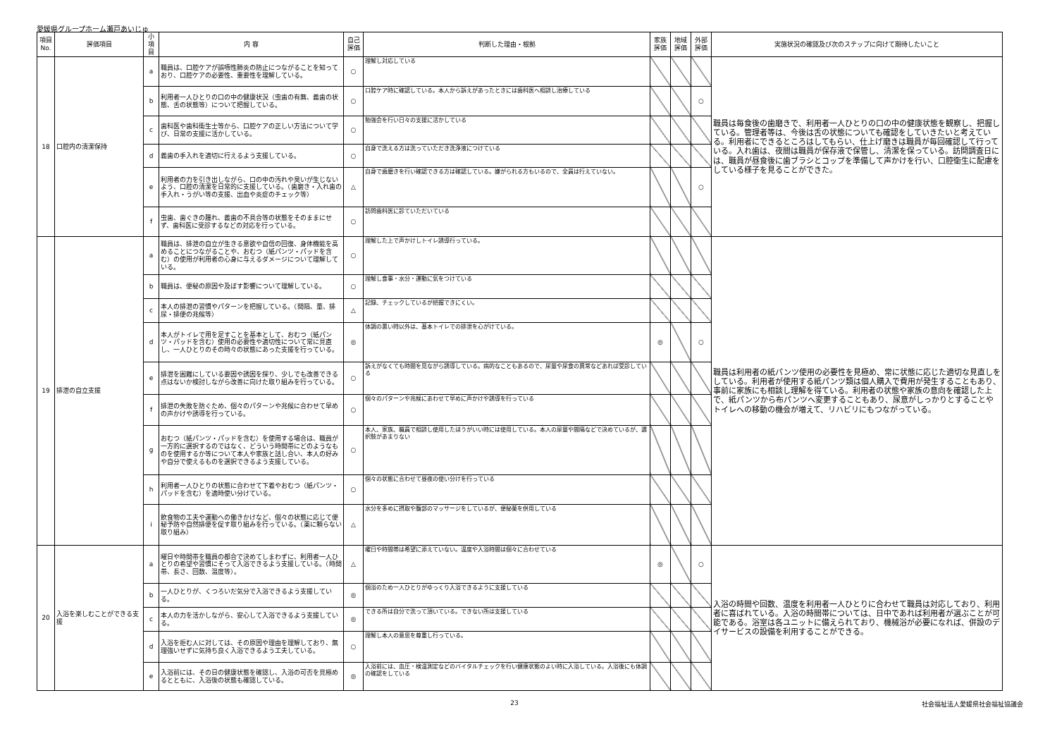愛媛県グループホーム瀬戸あいじゅ
| 項目No. | 評価項目 | 小項目 | 内 容 | 自己評価 | 判断した理由・根拠 | 家族評価 | 地域評価 | 外部評価 | 実施状況の確認及び次のステップに向けて期待したいこと |
| --- | --- | --- | --- | --- | --- | --- | --- | --- | --- |
| 18 | 口腔内の清潔保持 | a | 職員は、口腔ケアが誤嚥性肺炎の防止につながることを知っており、口腔ケアの必要性、重要性を理解している。 | ○ | 理解し対応している | | | | 職員は毎食後の歯磨きで、利用者一人ひとりの口の中の健康状態を観察し、把握している。管理者等は、今後は舌の状態についても確認をしていきたいと考えている。利用者にできるところはしてもらい、仕上げ磨きは職員が毎回確認して行っている。入れ歯は、夜間は職員が保存液で保管し、清潔を保っている。訪問調査日には、職員が昼食後に歯ブラシとコップを準備して声かけを行い、口腔衛生に配慮をしている様子を見ることができた。 |
| | | b | 利用者一人ひとりの口の中の健康状況（虫歯の有無、義歯の状態、舌の状態等）について把握している。 | ○ | 口腔ケア時に確認している。本人から訴えがあったときには歯科医へ相談し治療している | | | ○ | |
| | | c | 歯科医や歯科衛生士等から、口腔ケアの正しい方法について学び、日常の支援に活かしている。 | ○ | 勉強会を行い日々の支援に活かしている | | | | |
| | | d | 義歯の手入れを適切に行えるよう支援している。 | ○ | 自身で洗える方は洗っていただき洗浄液につけている | | | | |
| | | e | 利用者の力を引き出しながら、口の中の汚れや臭いが生じないよう、口腔の清潔を日常的に支援している。（歯磨き・入れ歯の手入れ・うがい等の支援、出血や炎症のチェック等） | △ | 自身で歯磨きを行い確認できる方は確認している。嫌がられる方もいるので、全員は行えていない。 | | | ○ | |
| | | f | 虫歯、歯ぐきの腫れ、義歯の不具合等の状態をそのままにせず、歯科医に受診するなどの対応を行っている。 | ○ | 訪問歯科医に診ていただいている | | | | |
| 19 | 排泄の自立支援 | a | 職員は、排泄の自立が生きる意欲や自信の回復、身体機能を高めることにつながることや、おむつ（紙パンツ・パッドを含む）の使用が利用者の心身に与えるダメージについて理解している。 | ○ | 理解した上で声かけしトイレ誘導行っている。 | | | | 職員は利用者の紙パンツ使用の必要性を見極め、常に状態に応じた適切な見直しをしている。利用者が使用する紙パンツ類は個人購入で費用が発生することもあり、事前に家族にも相談し理解を得ている。利用者の状態や家族の意向を確認した上で、紙パンツから布パンツへ変更することもあり、尿意がしっかりとすることやトイレへの移動の機会が増えて、リハビリにもつながっている。 |
| | | b | 職員は、便秘の原因や及ぼす影響について理解している。 | ○ | 理解し食事・水分・運動に気をつけている | | | | |
| | | c | 本人の排泄の習慣やパターンを把握している。（間隔、量、排尿・排便の兆候等） | △ | 記録、チェックしているが把握できにくい。 | | | | |
| | | d | 本人がトイレで用を足すことを基本として、おむつ（紙パンツ・パッドを含む）使用の必要性や適切性について常に見直し、一人ひとりのその時々の状態にあった支援を行っている。 | ◎ | 体調の悪い時以外は、基本トイレでの排泄を心がけている。 | ◎ | | ○ | |
| | | e | 排泄を困難にしている要因や誘因を探り、少しでも改善できる点はないか検討しながら改善に向けた取り組みを行っている。 | ○ | 訴えがなくても時間を見ながら誘導している。病的なこともあるので、尿量や尿食の異常などあれば受診している | | | | |
| | | f | 排泄の失敗を防ぐため、個々のパターンや兆候に合わせて早めの声かけや誘導を行っている。 | ○ | 個々のパターンや兆候にあわせて早めに声かけや誘導を行っている | | | | |
| | | g | おむつ（紙パンツ・パッドを含む）を使用する場合は、職員が一方的に選択するのではなく、どういう時間帯にどのようなものを使用するか等について本人や家族と話し合い、本人の好みや自分で使えるものを選択できるよう支援している。 | ○ | 本人、家族、職員で相談し使用したほうがいい時には使用している。本人の尿量や間隔などで決めているが、選択肢があまりない | | | | |
| | | h | 利用者一人ひとりの状態に合わせて下着やおむつ（紙パンツ・パッドを含む）を適時使い分けている。 | ○ | 個々の状態に合わせて昼夜の使い分けを行っている | | | | |
| | | i | 飲食物の工夫や運動への働きかけなど、個々の状態に応じて便秘予防や自然排便を促す取り組みを行っている。（薬に頼らない取り組み） | △ | 水分を多めに摂取や腹部のマッサージをしているが、便秘薬を併用している | | | | |
| 20 | 入浴を楽しむことができる支援 | a | 曜日や時間帯を職員の都合で決めてしまわずに、利用者一人ひとりの希望や習慣にそって入浴できるよう支援している。（時間帯、長さ、回数、温度等）。 | △ | 曜日や時間帯は希望に添えていない。温度や入浴時間は個々に合わせている | ◎ | | ○ | 入浴の時間や回数、温度を利用者一人ひとりに合わせて職員は対応しており、利用者に喜ばれている。入浴の時間帯については、日中であれば利用者が選ぶことが可能である。浴室は各ユニットに備えられており、機械浴が必要になれば、併設のデイサービスの設備を利用することができる。 |
| | | b | 一人ひとりが、くつろいだ気分で入浴できるよう支援している。 | ◎ | 個浴のため一人ひとりがゆっくり入浴できるように支援している | | | | |
| | | c | 本人の力を活かしながら、安心して入浴できるよう支援している。 | ◎ | できる所は自分で洗って頂いている。できない所は支援している | | | | |
| | | d | 入浴を拒む人に対しては、その原因や理由を理解しており、無理強いせずに気持ち良く入浴できるよう工夫している。 | ○ | 理解し本人の意思を尊重し行っている。 | | | | |
| | | e | 入浴前には、その日の健康状態を確認し、入浴の可否を見極めるとともに、入浴後の状態も確認している。 | ◎ | 入浴前には、血圧・検温測定などのバイタルチェックを行い健康状態のよい時に入浴している。入浴後にも体調の確認をしている | | | | |
23 社会福祉法人愛媛県社会福祉協議会